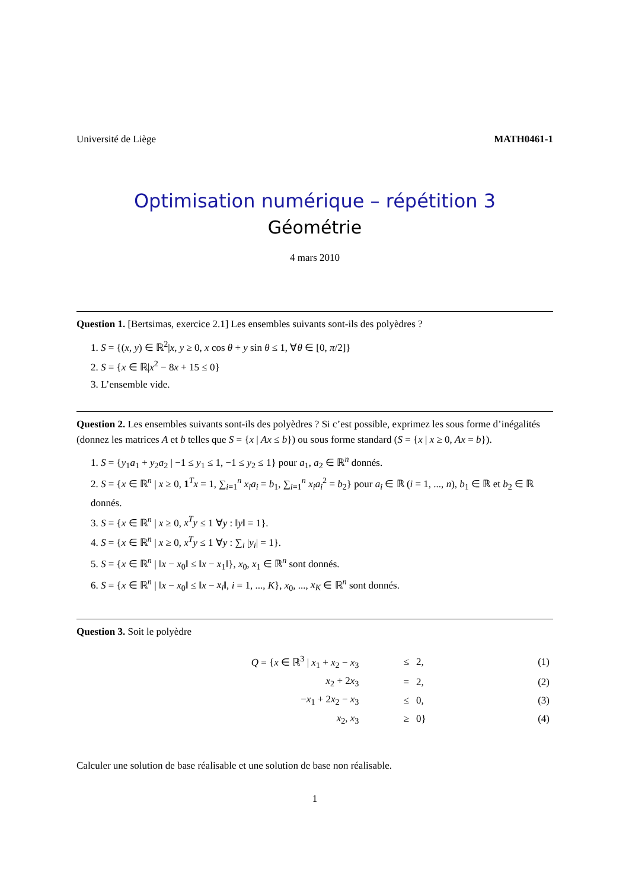Université de Liège MATH0461-1
Optimisation numérique – répétition 3
Géométrie
4 mars 2010
Question 1. [Bertsimas, exercice 2.1] Les ensembles suivants sont-ils des polyèdres ?
1. S = {(x, y) ∈ ℝ<sup>2</sup>|x, y ≥ 0, x cos θ + y sin θ ≤ 1, ∀θ ∈ [0, π/2]}
2. S = {x ∈ ℝ|x<sup>2</sup> − 8x + 15 ≤ 0}
3. L’ensemble vide.
Question 2. Les ensembles suivants sont-ils des polyèdres ? Si c’est possible, exprimez les sous forme d’inégalités (donnez les matrices A et b telles que S = {x | Ax ≤ b}) ou sous forme standard (S = {x | x ≥ 0, Ax = b}).
1. S = {y<sub>1</sub>a<sub>1</sub> + y<sub>2</sub>a<sub>2</sub> | −1 ≤ y<sub>1</sub> ≤ 1, −1 ≤ y<sub>2</sub> ≤ 1} pour a<sub>1</sub>, a<sub>2</sub> ∈ ℝ<sup>n</sup> donnés.
2. S = {x ∈ ℝ<sup>n</sup> | x ≥ 0, 1<sup>T</sup>x = 1, ∑<sub>i=1</sub><sup>n</sup> x<sub>i</sub>a<sub>i</sub> = b<sub>1</sub>, ∑<sub>i=1</sub><sup>n</sup> x<sub>i</sub>a<sub>i</sub><sup>2</sup> = b<sub>2</sub>} pour a<sub>i</sub> ∈ ℝ (i = 1, ..., n), b<sub>1</sub> ∈ ℝ et b<sub>2</sub> ∈ ℝ donnés.
3. S = {x ∈ ℝ<sup>n</sup> | x ≥ 0, x<sup>T</sup>y ≤ 1 ∀y : ‖y‖ = 1}.
4. S = {x ∈ ℝ<sup>n</sup> | x ≥ 0, x<sup>T</sup>y ≤ 1 ∀y : ∑<sub>i</sub> |y<sub>i</sub>| = 1}.
5. S = {x ∈ ℝ<sup>n</sup> | ‖x − x<sub>0</sub>‖ ≤ ‖x − x<sub>1</sub>‖}, x<sub>0</sub>, x<sub>1</sub> ∈ ℝ<sup>n</sup> sont donnés.
6. S = {x ∈ ℝ<sup>n</sup> | ‖x − x<sub>0</sub>‖ ≤ ‖x − x<sub>i</sub>‖, i = 1, ..., K}, x<sub>0</sub>, ..., x<sub>K</sub> ∈ ℝ<sup>n</sup> sont donnés.
Question 3. Soit le polyèdre
| Q = { x ∈ ℝ<sup>3</sup> / x<sub>1</sub> + x<sub>2</sub> − x<sub>3</sub> | ≤ | 2, | (1) |
| x<sub>2</sub> + 2 x<sub>3</sub> | = | 2, | (2) |
| − x<sub>1</sub> + 2 x<sub>2</sub> − x<sub>3</sub> | ≤ | 0, | (3) |
| x<sub>2</sub>, x<sub>3</sub> | ≥ | 0} | (4) |
Calculer une solution de base réalisable et une solution de base non réalisable.
1